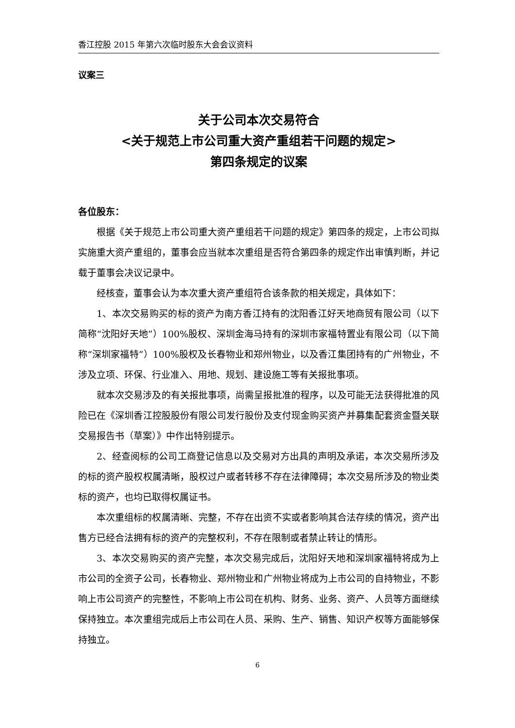香江控股 2015 年第六次临时股东大会会议资料
议案三
关于公司本次交易符合
<关于规范上市公司重大资产重组若干问题的规定>
第四条规定的议案
各位股东：
根据《关于规范上市公司重大资产重组若干问题的规定》第四条的规定，上市公司拟实施重大资产重组的，董事会应当就本次重组是否符合第四条的规定作出审慎判断，并记载于董事会决议记录中。
经核查，董事会认为本次重大资产重组符合该条款的相关规定，具体如下：
1、本次交易购买的标的资产为南方香江持有的沈阳香江好天地商贸有限公司（以下简称“沈阳好天地”）100%股权、深圳金海马持有的深圳市家福特置业有限公司（以下简称“深圳家福特”）100%股权及长春物业和郑州物业，以及香江集团持有的广州物业，不涉及立项、环保、行业准入、用地、规划、建设施工等有关报批事项。
就本次交易涉及的有关报批事项，尚需呈报批准的程序，以及可能无法获得批准的风险已在《深圳香江控股股份有限公司发行股份及支付现金购买资产并募集配套资金暨关联交易报告书（草案）》中作出特别提示。
2、经查阅标的公司工商登记信息以及交易对方出具的声明及承诺，本次交易所涉及的标的资产股权权属清晰，股权过户或者转移不存在法律障碍；本次交易所涉及的物业类标的资产，也均已取得权属证书。
本次重组标的权属清晰、完整，不存在出资不实或者影响其合法存续的情况，资产出售方已经合法拥有标的资产的完整权利，不存在限制或者禁止转让的情形。
3、本次交易购买的资产完整，本次交易完成后，沈阳好天地和深圳家福特将成为上市公司的全资子公司，长春物业、郑州物业和广州物业将成为上市公司的自持物业，不影响上市公司资产的完整性，不影响上市公司在机构、财务、业务、资产、人员等方面继续保持独立。本次重组完成后上市公司在人员、采购、生产、销售、知识产权等方面能够保持独立。
6